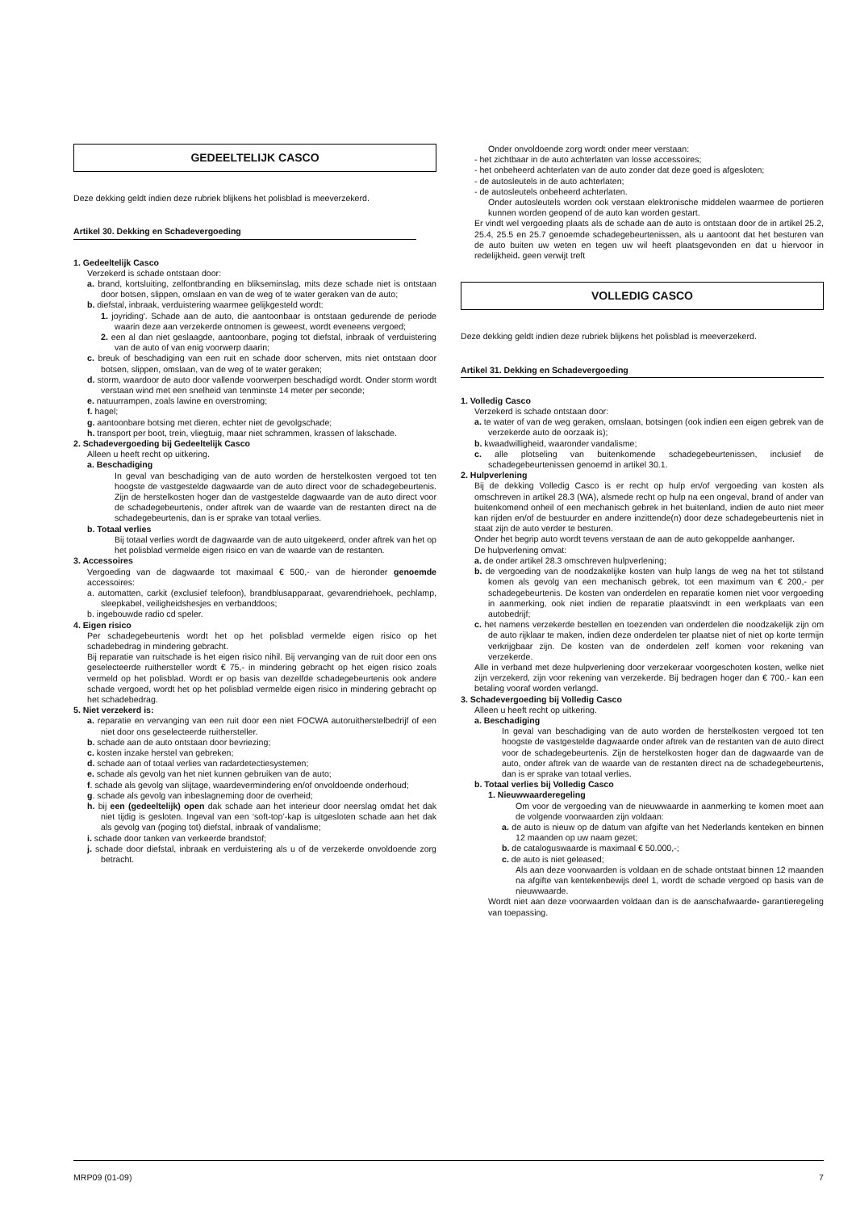GEDEELTELIJK CASCO
Deze dekking geldt indien deze rubriek blijkens het polisblad is meeverzekerd.
Artikel 30. Dekking en Schadevergoeding
1. Gedeeltelijk Casco
Verzekerd is schade ontstaan door:
a. brand, kortsluiting, zelfontbranding en blikseminslag, mits deze schade niet is ontstaan door botsen, slippen, omslaan en van de weg of te water geraken van de auto;
b. diefstal, inbraak, verduistering waarmee gelijkgesteld wordt:
1. joyriding'. Schade aan de auto, die aantoonbaar is ontstaan gedurende de periode waarin deze aan verzekerde ontnomen is geweest, wordt eveneens vergoed;
2. een al dan niet geslaagde, aantoonbare, poging tot diefstal, inbraak of verduistering van de auto of van enig voorwerp daarin;
c. breuk of beschadiging van een ruit en schade door scherven, mits niet ontstaan door botsen, slippen, omslaan, van de weg of te water geraken;
d. storm, waardoor de auto door vallende voorwerpen beschadigd wordt. Onder storm wordt verstaan wind met een snelheid van tenminste 14 meter per seconde;
e. natuurrampen, zoals lawine en overstroming;
f. hagel;
g. aantoonbare botsing met dieren, echter niet de gevolgschade;
h. transport per boot, trein, vliegtuig, maar niet schrammen, krassen of lakschade.
2. Schadevergoeding bij Gedeeltelijk Casco
Alleen u heeft recht op uitkering.
a. Beschadiging
In geval van beschadiging van de auto worden de herstelkosten vergoed tot ten hoogste de vastgestelde dagwaarde van de auto direct voor de schadegebeurtenis. Zijn de herstelkosten hoger dan de vastgestelde dagwaarde van de auto direct voor de schadegebeurtenis, onder aftrek van de waarde van de restanten direct na de schadegebeurtenis, dan is er sprake van totaal verlies.
b. Totaal verlies
Bij totaal verlies wordt de dagwaarde van de auto uitgekeerd, onder aftrek van het op het polisblad vermelde eigen risico en van de waarde van de restanten.
3. Accessoires
Vergoeding van de dagwaarde tot maximaal € 500,- van de hieronder genoemde accessoires:
a. automatten, carkit (exclusief telefoon), brandblusapparaat, gevarendriehoek, pechlamp, sleepkabel, veiligheidshesjes en verbanddoos;
b. ingebouwde radio cd speler.
4. Eigen risico
Per schadegebeurtenis wordt het op het polisblad vermelde eigen risico op het schadebedrag in mindering gebracht.
Bij reparatie van ruitschade is het eigen risico nihil. Bij vervanging van de ruit door een ons geselecteerde ruithersteller wordt € 75,- in mindering gebracht op het eigen risico zoals vermeld op het polisblad. Wordt er op basis van dezelfde schadegebeurtenis ook andere schade vergoed, wordt het op het polisblad vermelde eigen risico in mindering gebracht op het schadebedrag.
5. Niet verzekerd is:
a. reparatie en vervanging van een ruit door een niet FOCWA autoruitherstelbedrijf of een niet door ons geselecteerde ruithersteller.
b. schade aan de auto ontstaan door bevriezing;
c. kosten inzake herstel van gebreken;
d. schade aan of totaal verlies van radardetectiesystemen;
e. schade als gevolg van het niet kunnen gebruiken van de auto;
f. schade als gevolg van slijtage, waardevermindering en/of onvoldoende onderhoud;
g. schade als gevolg van inbeslagneming door de overheid;
h. bij een (gedeeltelijk) open dak schade aan het interieur door neerslag omdat het dak niet tijdig is gesloten. Ingeval van een ‘soft-top’-kap is uitgesloten schade aan het dak als gevolg van (poging tot) diefstal, inbraak of vandalisme;
i. schade door tanken van verkeerde brandstof;
j. schade door diefstal, inbraak en verduistering als u of de verzekerde onvoldoende zorg betracht.
Onder onvoldoende zorg wordt onder meer verstaan:
- het zichtbaar in de auto achterlaten van losse accessoires;
- het onbeheerd achterlaten van de auto zonder dat deze goed is afgesloten;
- de autosleutels in de auto achterlaten;
- de autosleutels onbeheerd achterlaten.
Onder autosleutels worden ook verstaan elektronische middelen waarmee de portieren kunnen worden geopend of de auto kan worden gestart.
Er vindt wel vergoeding plaats als de schade aan de auto is ontstaan door de in artikel 25.2, 25.4, 25.5 en 25.7 genoemde schadegebeurtenissen, als u aantoont dat het besturen van de auto buiten uw weten en tegen uw wil heeft plaatsgevonden en dat u hiervoor in redelijkheid. geen verwijt treft
VOLLEDIG CASCO
Deze dekking geldt indien deze rubriek blijkens het polisblad is meeverzekerd.
Artikel 31. Dekking en Schadevergoeding
1. Volledig Casco
Verzekerd is schade ontstaan door:
a. te water of van de weg geraken, omslaan, botsingen (ook indien een eigen gebrek van de verzekerde auto de oorzaak is);
b. kwaadwilligheid, waaronder vandalisme;
c. alle plotseling van buitenkomende schadegebeurtenissen, inclusief de schadegebeurtenissen genoemd in artikel 30.1.
2. Hulpverlening
Bij de dekking Volledig Casco is er recht op hulp en/of vergoeding van kosten als omschreven in artikel 28.3 (WA), alsmede recht op hulp na een ongeval, brand of ander van buitenkomend onheil of een mechanisch gebrek in het buitenland, indien de auto niet meer kan rijden en/of de bestuurder en andere inzittende(n) door deze schadegebeurtenis niet in staat zijn de auto verder te besturen.
Onder het begrip auto wordt tevens verstaan de aan de auto gekoppelde aanhanger.
De hulpverlening omvat:
a. de onder artikel 28.3 omschreven hulpverlening;
b. de vergoeding van de noodzakelijke kosten van hulp langs de weg na het tot stilstand komen als gevolg van een mechanisch gebrek, tot een maximum van € 200,- per schadegebeurtenis. De kosten van onderdelen en reparatie komen niet voor vergoeding in aanmerking, ook niet indien de reparatie plaatsvindt in een werkplaats van een autobedrijf;
c. het namens verzekerde bestellen en toezenden van onderdelen die noodzakelijk zijn om de auto rijklaar te maken, indien deze onderdelen ter plaatse niet of niet op korte termijn verkrijgbaar zijn. De kosten van de onderdelen zelf komen voor rekening van verzekerde.
Alle in verband met deze hulpverlening door verzekeraar voorgeschoten kosten, welke niet zijn verzekerd, zijn voor rekening van verzekerde. Bij bedragen hoger dan € 700.- kan een betaling vooraf worden verlangd.
3. Schadevergoeding bij Volledig Casco
Alleen u heeft recht op uitkering.
a. Beschadiging
In geval van beschadiging van de auto worden de herstelkosten vergoed tot ten hoogste de vastgestelde dagwaarde onder aftrek van de restanten van de auto direct voor de schadegebeurtenis. Zijn de herstelkosten hoger dan de dagwaarde van de auto, onder aftrek van de waarde van de restanten direct na de schadegebeurtenis, dan is er sprake van totaal verlies.
b. Totaal verlies bij Volledig Casco
1. Nieuwwaarderegeling
Om voor de vergoeding van de nieuwwaarde in aanmerking te komen moet aan de volgende voorwaarden zijn voldaan:
a. de auto is nieuw op de datum van afgifte van het Nederlands kenteken en binnen 12 maanden op uw naam gezet;
b. de cataloguswaarde is maximaal € 50.000,-;
c. de auto is niet geleased;
Als aan deze voorwaarden is voldaan en de schade ontstaat binnen 12 maanden na afgifte van kentekenbewijs deel 1, wordt de schade vergoed op basis van de nieuwwaarde.
Wordt niet aan deze voorwaarden voldaan dan is de aanschafwaarde- garantieregeling van toepassing.
MRP09 (01-09) 7